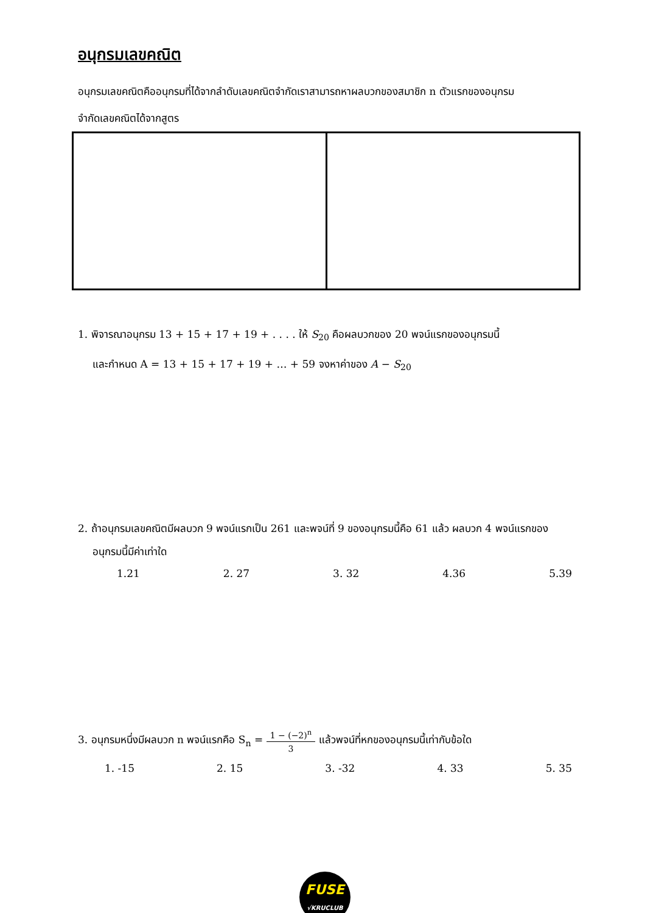อนุกรมเลขคณิต
อนุกรมเลขคณิตคืออนุกรมที่ได้จากลำดับเลขคณิตจำกัดเราสามารถหาผลบวกของสมาชิก n ตัวแรกของอนุกรม
จำกัดเลขคณิตได้จากสูตร
1. พิจารณาอนุกรม 13 + 15 + 17 + 19 + . . . . ให้ S<sub>20</sub> คือผลบวกของ 20 พจน์แรกของอนุกรมนี้
และกำหนด A = 13 + 15 + 17 + 19 + … + 59 จงหาค่าของ A − S<sub>20</sub>
2. ถ้าอนุกรมเลขคณิตมีผลบวก 9 พจน์แรกเป็น 261 และพจน์ที่ 9 ของอนุกรมนี้คือ 61 แล้ว ผลบวก 4 พจน์แรกของ
อนุกรมนี้มีค่าเท่าใด
1.21 2. 27 3. 32 4.36 5.39
3. อนุกรมหนึ่งมีผลบวก n พจน์แรกคือ S<sub>n</sub> = 1 − (−2)<sup>n</sup> 3 แล้วพจน์ที่หกของอนุกรมนี้เท่ากับข้อใด
1. -15 2. 15 3. -32 4. 33 5. 35
FUSE
√KRUCLUB